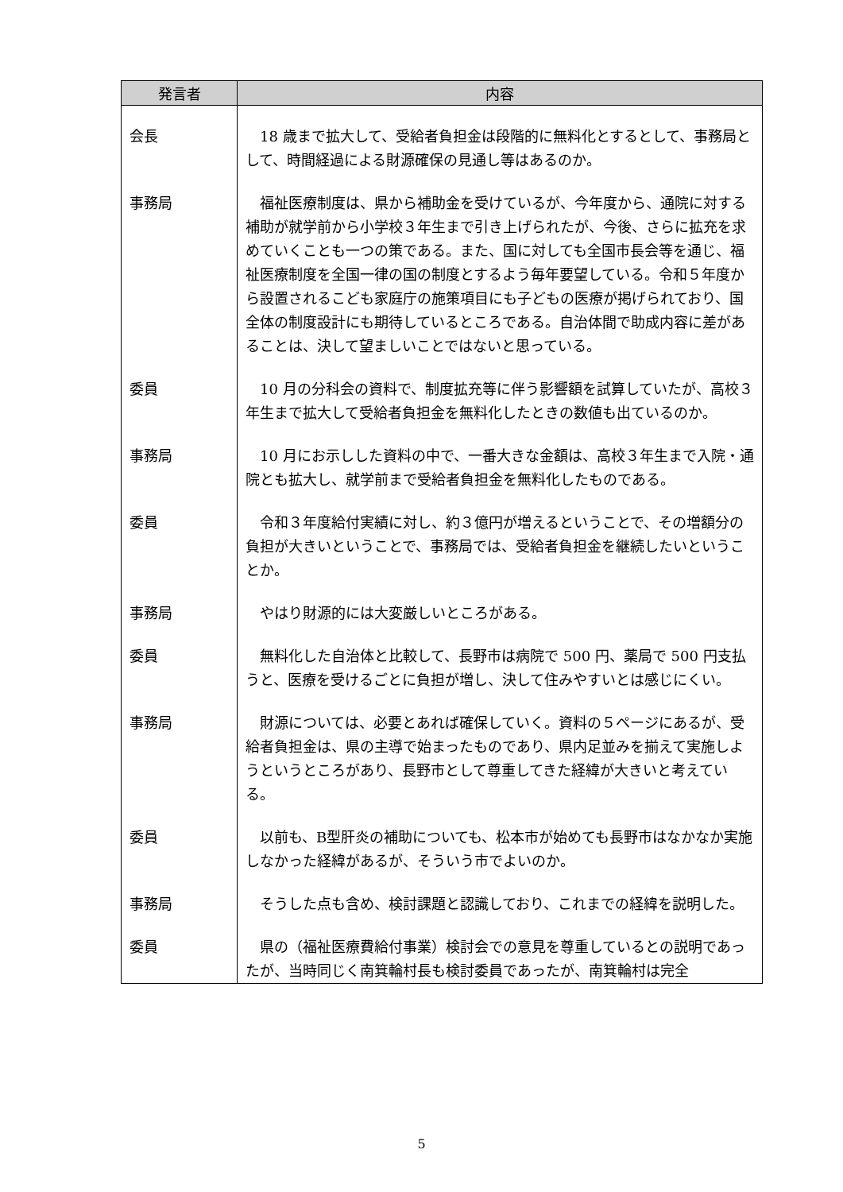| 発言者 | 内容 |
| --- | --- |
| 会長 | 18 歳まで拡大して、受給者負担金は段階的に無料化とするとして、事務局として、時間経過による財源確保の見通し等はあるのか。 |
| 事務局 | 福祉医療制度は、県から補助金を受けているが、今年度から、通院に対する補助が就学前から小学校３年生まで引き上げられたが、今後、さらに拡充を求めていくことも一つの策である。また、国に対しても全国市長会等を通じ、福祉医療制度を全国一律の国の制度とするよう毎年要望している。令和５年度から設置されるこども家庭庁の施策項目にも子どもの医療が掲げられており、国全体の制度設計にも期待しているところである。自治体間で助成内容に差があることは、決して望ましいことではないと思っている。 |
| 委員 | 10 月の分科会の資料で、制度拡充等に伴う影響額を試算していたが、高校３年生まで拡大して受給者負担金を無料化したときの数値も出ているのか。 |
| 事務局 | 10 月にお示しした資料の中で、一番大きな金額は、高校３年生まで入院・通院とも拡大し、就学前まで受給者負担金を無料化したものである。 |
| 委員 | 令和３年度給付実績に対し、約３億円が増えるということで、その増額分の負担が大きいということで、事務局では、受給者負担金を継続したいということか。 |
| 事務局 | やはり財源的には大変厳しいところがある。 |
| 委員 | 無料化した自治体と比較して、長野市は病院で 500 円、薬局で 500 円支払うと、医療を受けるごとに負担が増し、決して住みやすいとは感じにくい。 |
| 事務局 | 財源については、必要とあれば確保していく。資料の５ページにあるが、受給者負担金は、県の主導で始まったものであり、県内足並みを揃えて実施しようというところがあり、長野市として尊重してきた経緯が大きいと考えている。 |
| 委員 | 以前も、B型肝炎の補助についても、松本市が始めても長野市はなかなか実施しなかった経緯があるが、そういう市でよいのか。 |
| 事務局 | そうした点も含め、検討課題と認識しており、これまでの経緯を説明した。 |
| 委員 | 県の（福祉医療費給付事業）検討会での意見を尊重しているとの説明であったが、当時同じく南箕輪村長も検討委員であったが、南箕輪村は完全 |
5